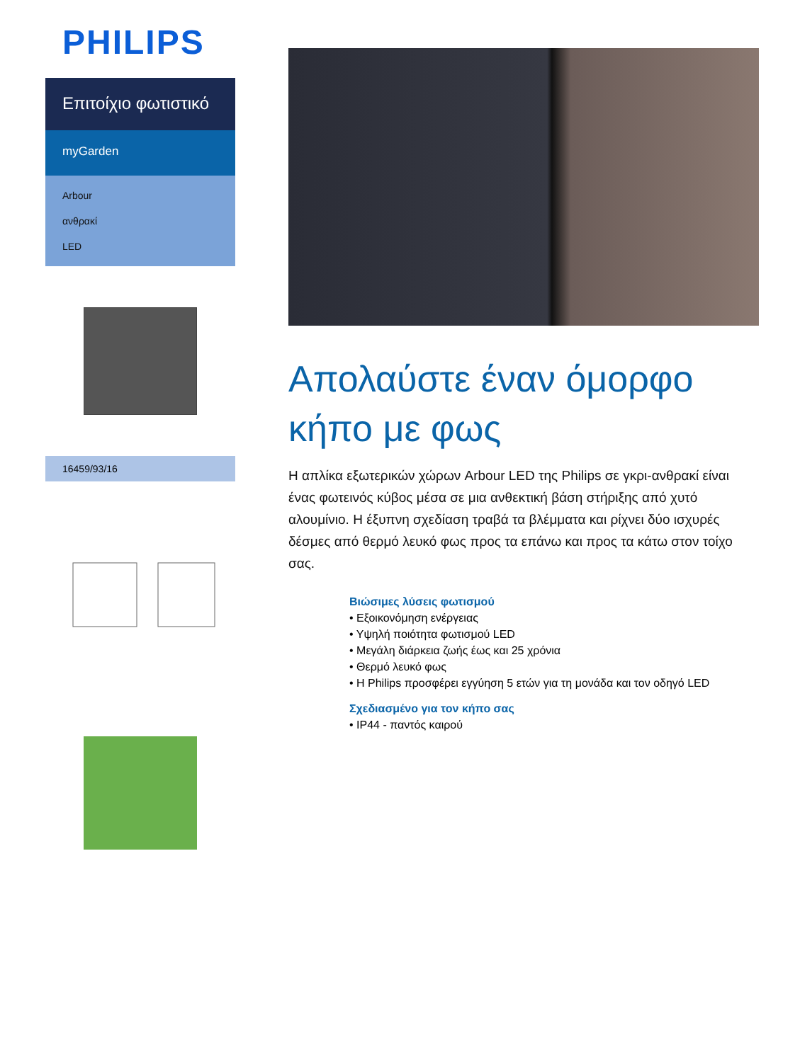PHILIPS
Επιτοίχιο φωτιστικό
myGarden
Arbour
ανθρακί
LED
16459/93/16
Απολαύστε έναν όμορφο κήπο με φως
Η απλίκα εξωτερικών χώρων Arbour LED της Philips σε γκρι-ανθρακί είναι ένας φωτεινός κύβος μέσα σε μια ανθεκτική βάση στήριξης από χυτό αλουμίνιο. Η έξυπνη σχεδίαση τραβά τα βλέμματα και ρίχνει δύο ισχυρές δέσμες από θερμό λευκό φως προς τα επάνω και προς τα κάτω στον τοίχο σας.
Βιώσιμες λύσεις φωτισμού
• Εξοικονόμηση ενέργειας
• Υψηλή ποιότητα φωτισμού LED
• Μεγάλη διάρκεια ζωής έως και 25 χρόνια
• Θερμό λευκό φως
• Η Philips προσφέρει εγγύηση 5 ετών για τη μονάδα και τον οδηγό LED
Σχεδιασμένο για τον κήπο σας
• IP44 - παντός καιρού